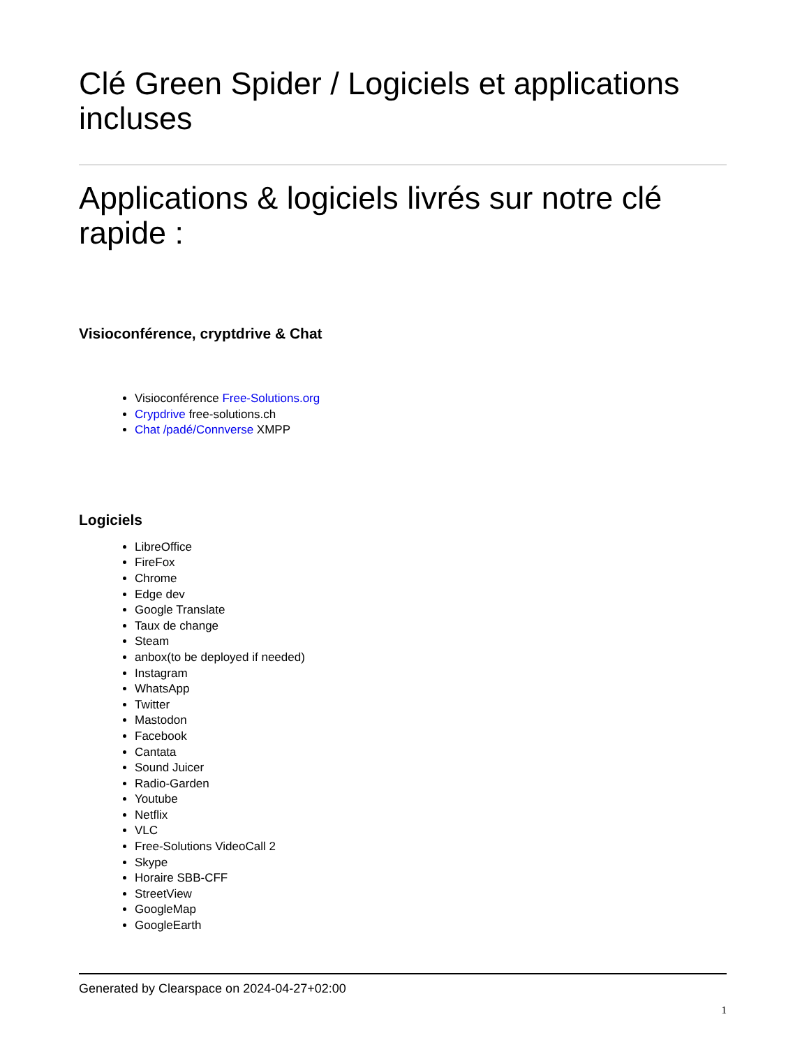Clé Green Spider / Logiciels et applications incluses
Applications & logiciels livrés sur notre clé rapide :
Visioconférence, cryptdrive & Chat
Visioconférence Free-Solutions.org
Crypdrive free-solutions.ch
Chat /padé/Connverse XMPP
Logiciels
LibreOffice
FireFox
Chrome
Edge dev
Google Translate
Taux de change
Steam
anbox(to be deployed if needed)
Instagram
WhatsApp
Twitter
Mastodon
Facebook
Cantata
Sound Juicer
Radio-Garden
Youtube
Netflix
VLC
Free-Solutions VideoCall 2
Skype
Horaire SBB-CFF
StreetView
GoogleMap
GoogleEarth
Generated by Clearspace on 2024-04-27+02:00
1